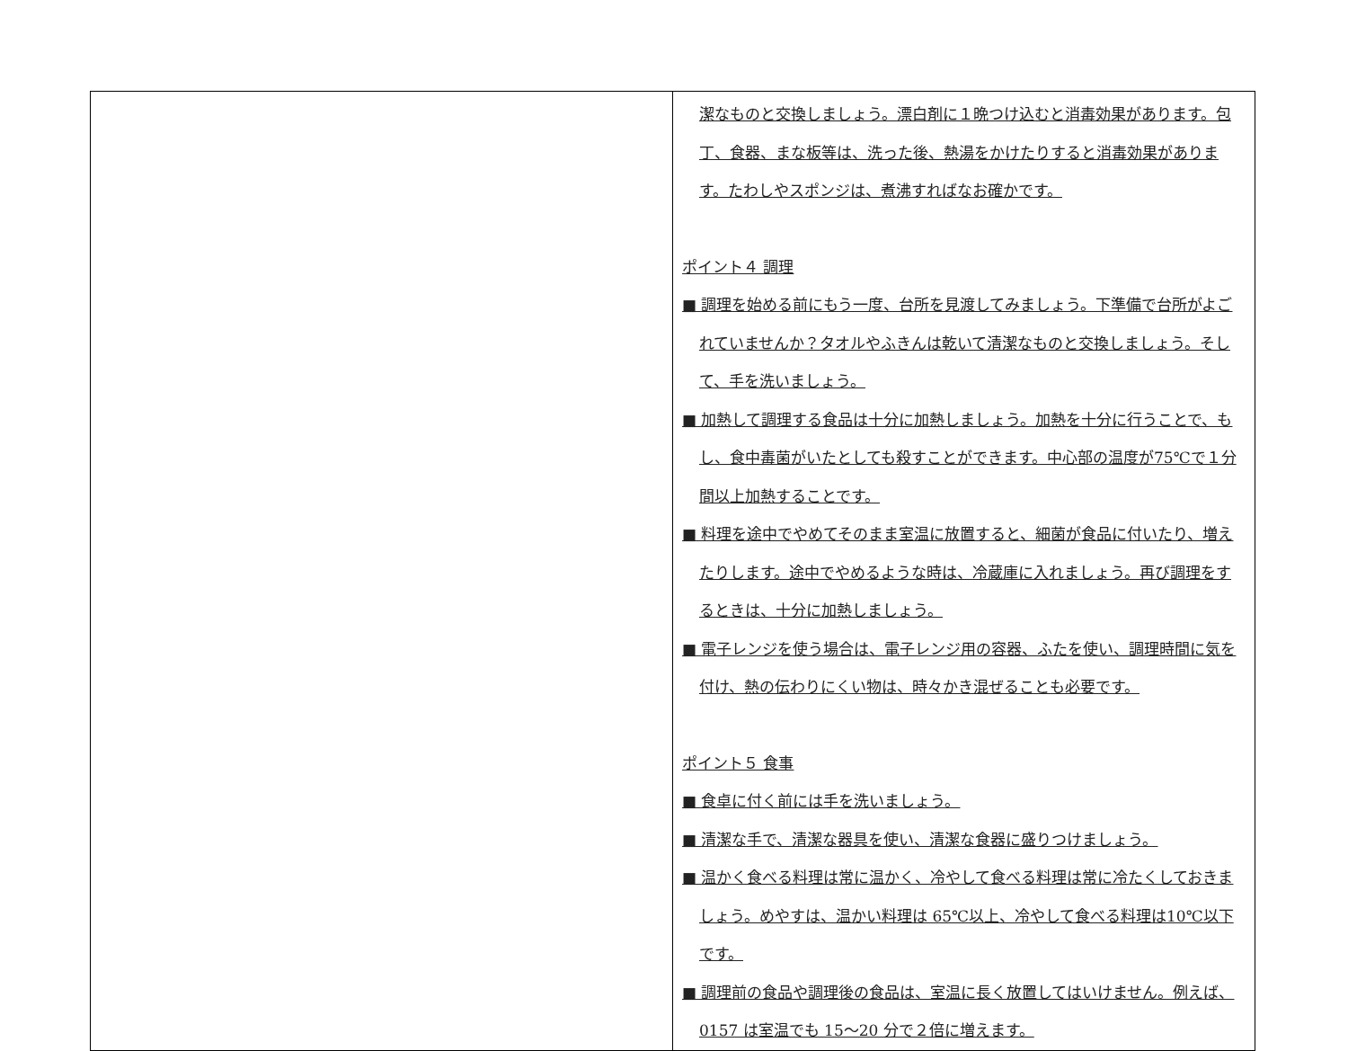| | 潔なものと交換しましょう。漂白剤に１晩つけ込むと消毒効果があります。包丁、食器、まな板等は、洗った後、熱湯をかけたりすると消毒効果があります。たわしやスポンジは、煮沸すればなお確かです。 ポイント４ 調理 ■ 調理を始める前にもう一度、台所を見渡してみましょう。下準備で台所がよごれていませんか？タオルやふきんは乾いて清潔なものと交換しましょう。そして、手を洗いましょう。 ■ 加熱して調理する食品は十分に加熱しましょう。加熱を十分に行うことで、もし、食中毒菌がいたとしても殺すことができます。中心部の温度が75℃で１分間以上加熱することです。 ■ 料理を途中でやめてそのまま室温に放置すると、細菌が食品に付いたり、増えたりします。途中でやめるような時は、冷蔵庫に入れましょう。再び調理をするときは、十分に加熱しましょう。 ■ 電子レンジを使う場合は、電子レンジ用の容器、ふたを使い、調理時間に気を付け、熱の伝わりにくい物は、時々かき混ぜることも必要です。 ポイント５ 食事 ■ 食卓に付く前には手を洗いましょう。 ■ 清潔な手で、清潔な器具を使い、清潔な食器に盛りつけましょう。 ■ 温かく食べる料理は常に温かく、冷やして食べる料理は常に冷たくしておきましょう。めやすは、温かい料理は 65℃以上、冷やして食べる料理は10℃以下です。 ■ 調理前の食品や調理後の食品は、室温に長く放置してはいけません。例えば、0157 は室温でも 15～20 分で２倍に増えます。 |